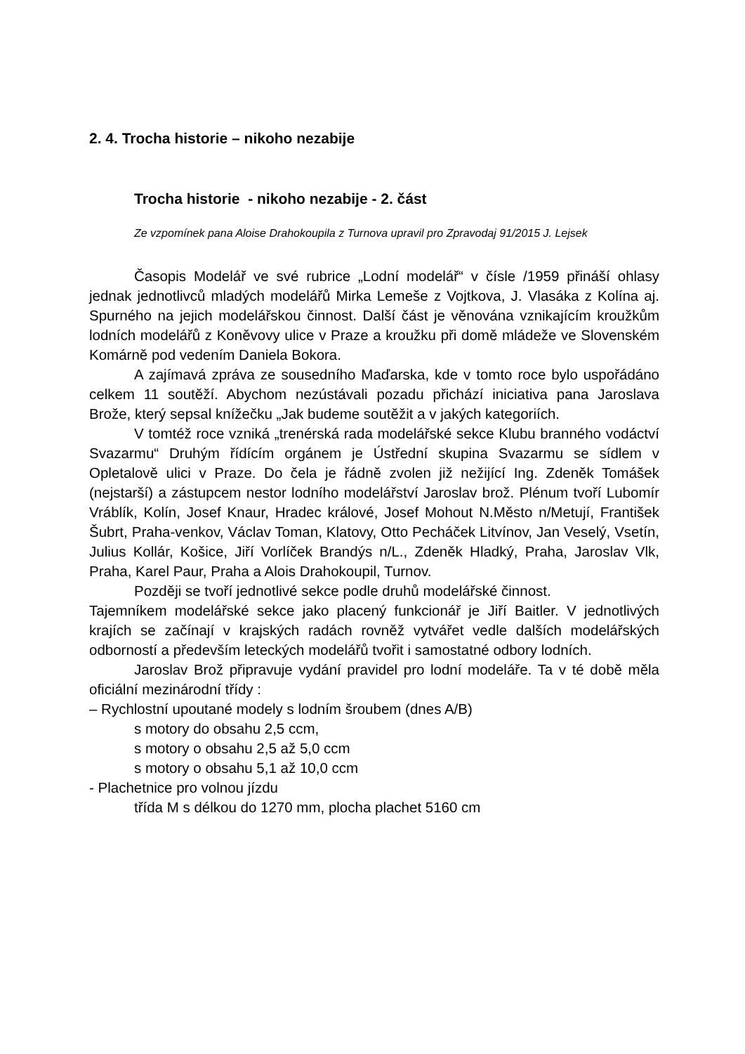2. 4. Trocha historie – nikoho nezabije
Trocha historie - nikoho nezabije - 2. část
Ze vzpomínek pana Aloise Drahokoupila z Turnova upravil pro Zpravodaj 91/2015 J. Lejsek
Časopis Modelář ve své rubrice „Lodní modelář“ v čísle /1959 přináší ohlasy jednak jednotlivců mladých modelářů Mirka Lemeše z Vojtkova, J. Vlasáka z Kolína aj. Spurného na jejich modelářskou činnost. Další část je věnována vznikajícím kroužkům lodních modelářů z Koněvovy ulice v Praze a kroužku při domě mládeže ve Slovenském Komárně pod vedením Daniela Bokora.
A zajímavá zpráva ze sousedního Maďarska, kde v tomto roce bylo uspořádáno celkem 11 soutěží. Abychom nezústávali pozadu přichází iniciativa pana Jaroslava Brože, který sepsal knížečku „Jak budeme soutěžit a v jakých kategoriích.
V tomtéž roce vzniká „trenérská rada modelářské sekce Klubu branného vodáctví Svazarmu“ Druhým řídícím orgánem je Ústřední skupina Svazarmu se sídlem v Opletalově ulici v Praze. Do čela je řádně zvolen již nežijící Ing. Zdeněk Tomášek (nejstarší) a zástupcem nestor lodního modelářství Jaroslav brož. Plénum tvoří Lubomír Vráblík, Kolín, Josef Knaur, Hradec králové, Josef Mohout N.Město n/Metují, František Šubrt, Praha-venkov, Václav Toman, Klatovy, Otto Pecháček Litvínov, Jan Veselý, Vsetín, Julius Kollár, Košice, Jiří Vorlíček Brandýs n/L., Zdeněk Hladký, Praha, Jaroslav Vlk, Praha, Karel Paur, Praha a Alois Drahokoupil, Turnov.
Později se tvoří jednotlivé sekce podle druhů modelářské činnost.
Tajemníkem modelářské sekce jako placený funkcionář je Jiří Baitler. V jednotlivých krajích se začínají v krajských radách rovněž vytvářet vedle dalších modelářských odborností a především leteckých modelářů tvořit i samostatné odbory lodních.
Jaroslav Brož připravuje vydání pravidel pro lodní modeláře. Ta v té době měla oficiální mezinárodní třídy :
– Rychlostní upoutané modely s lodním šroubem (dnes A/B)
s motory do obsahu 2,5 ccm,
s motory o obsahu 2,5 až 5,0 ccm
s motory o obsahu 5,1 až 10,0 ccm
- Plachetnice pro volnou jízdu
třída M s délkou do 1270 mm, plocha plachet 5160 cm